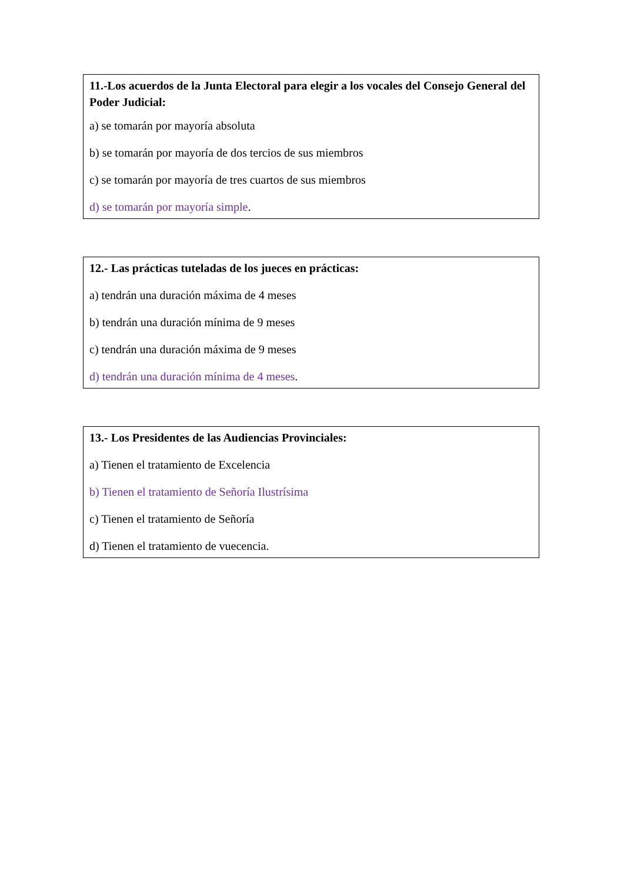11.-Los acuerdos de la Junta Electoral para elegir a los vocales del Consejo General del Poder Judicial:
a) se tomarán por mayoría absoluta
b) se tomarán por mayoría de dos tercios de sus miembros
c) se tomarán por mayoría de tres cuartos de sus miembros
d) se tomarán por mayoría simple.
12.- Las prácticas tuteladas de los jueces en prácticas:
a) tendrán una duración máxima de 4 meses
b) tendrán una duración mínima de 9 meses
c) tendrán una duración máxima de 9 meses
d) tendrán una duración mínima de 4 meses.
13.- Los Presidentes de las Audiencias Provinciales:
a) Tienen el tratamiento de Excelencia
b) Tienen el tratamiento de Señoría Ilustrísima
c) Tienen el tratamiento de Señoría
d) Tienen el tratamiento de vuecencia.